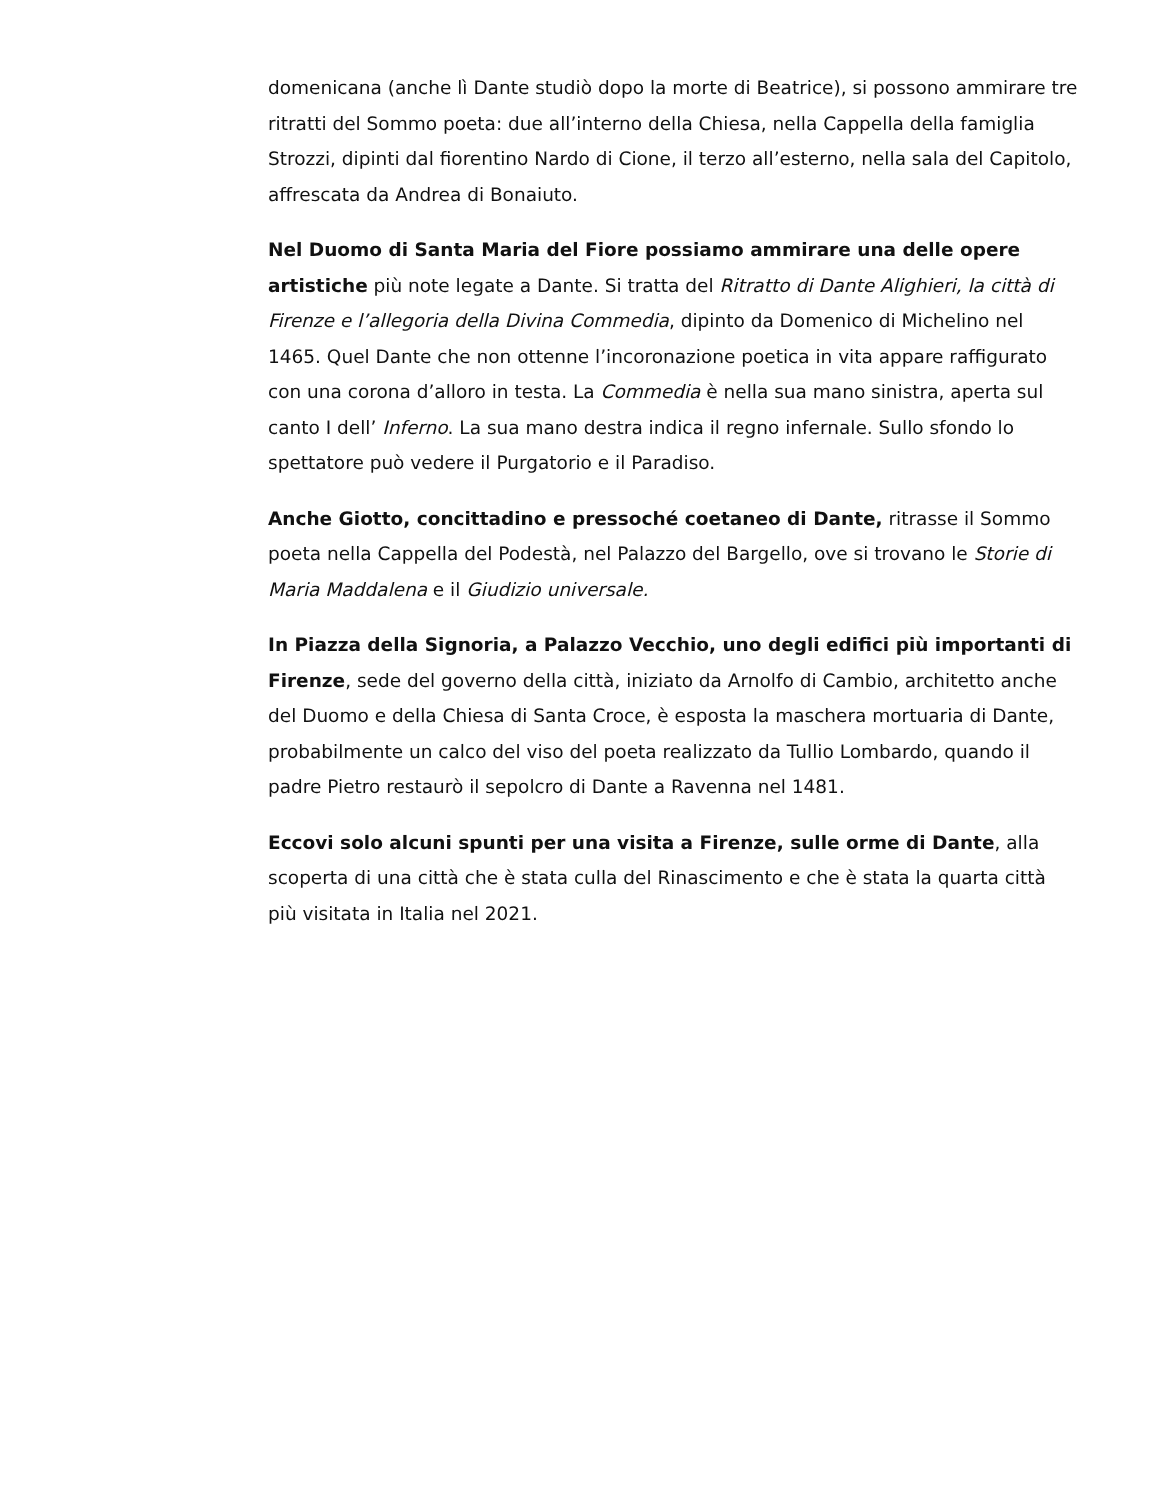domenicana (anche lì Dante studiò dopo la morte di Beatrice), si possono ammirare tre ritratti del Sommo poeta: due all’interno della Chiesa, nella Cappella della famiglia Strozzi, dipinti dal fiorentino Nardo di Cione, il terzo all’esterno, nella sala del Capitolo, affrescata da Andrea di Bonaiuto.
Nel Duomo di Santa Maria del Fiore possiamo ammirare una delle opere artistiche più note legate a Dante. Si tratta del Ritratto di Dante Alighieri, la città di Firenze e l’allegoria della Divina Commedia, dipinto da Domenico di Michelino nel 1465. Quel Dante che non ottenne l’incoronazione poetica in vita appare raffigurato con una corona d’alloro in testa. La Commedia è nella sua mano sinistra, aperta sul canto I dell’ Inferno. La sua mano destra indica il regno infernale. Sullo sfondo lo spettatore può vedere il Purgatorio e il Paradiso.
Anche Giotto, concittadino e pressoché coetaneo di Dante, ritrasse il Sommo poeta nella Cappella del Podestà, nel Palazzo del Bargello, ove si trovano le Storie di Maria Maddalena e il Giudizio universale.
In Piazza della Signoria, a Palazzo Vecchio, uno degli edifici più importanti di Firenze, sede del governo della città, iniziato da Arnolfo di Cambio, architetto anche del Duomo e della Chiesa di Santa Croce, è esposta la maschera mortuaria di Dante, probabilmente un calco del viso del poeta realizzato da Tullio Lombardo, quando il padre Pietro restaurò il sepolcro di Dante a Ravenna nel 1481.
Eccovi solo alcuni spunti per una visita a Firenze, sulle orme di Dante, alla scoperta di una città che è stata culla del Rinascimento e che è stata la quarta città più visitata in Italia nel 2021.